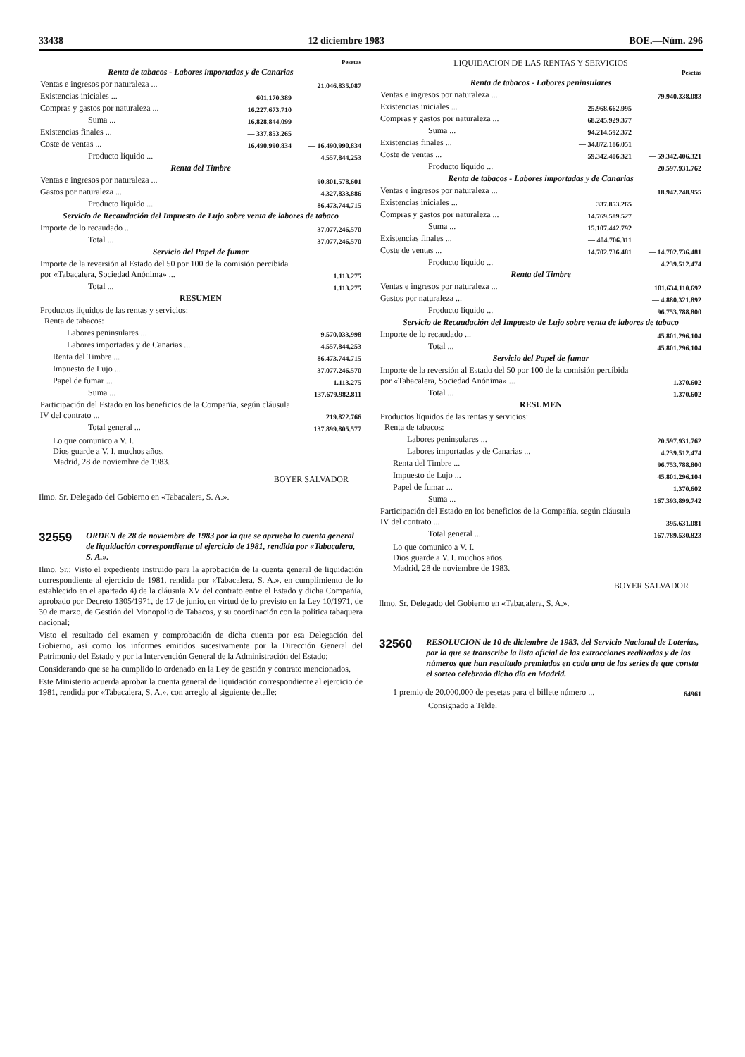33438 12 diciembre 1983 BOE.—Núm. 296
| | | Pesetas |
| Renta de tabacos - Labores importadas y de Canarias | | |
| Ventas e ingresos por naturaleza ... | | 21.046.835.087 |
| Existencias iniciales ... | 601.170.389 | |
| Compras y gastos por naturaleza ... | 16.227.673.710 | |
| Suma ... | 16.828.844.099 | |
| Existencias finales ... | — 337.853.265 | |
| Coste de ventas ... | 16.490.990.834 | — 16.490.990.834 |
| Producto líquido ... | | 4.557.844.253 |
| Renta del Timbre | | |
| Ventas e ingresos por naturaleza ... | | 90.801.578.601 |
| Gastos por naturaleza ... | | — 4.327.833.886 |
| Producto líquido ... | | 86.473.744.715 |
| Servicio de Recaudación del Impuesto de Lujo sobre venta de labores de tabaco | | |
| Importe de lo recaudado ... | | 37.077.246.570 |
| Total ... | | 37.077.246.570 |
| Servicio del Papel de fumar | | |
| Importe de la reversión al Estado del 50 por 100 de la comisión percibida por «Tabacalera, Sociedad Anónima» ... | | 1.113.275 |
| Total ... | | 1.113.275 |
| RESUMEN | | |
| Productos líquidos de las rentas y servicios: Renta de tabacos: | | |
| Labores peninsulares ... | | 9.570.033.998 |
| Labores importadas y de Canarias ... | | 4.557.844.253 |
| Renta del Timbre ... | | 86.473.744.715 |
| Impuesto de Lujo ... | | 37.077.246.570 |
| Papel de fumar ... | | 1.113.275 |
| Suma ... | | 137.679.982.811 |
| Participación del Estado en los beneficios de la Compañía, según cláusula IV del contrato ... | | 219.822.766 |
| Total general ... | | 137.899.805.577 |
Lo que comunico a V. I.
Dios guarde a V. I. muchos años.
Madrid, 28 de noviembre de 1983.
BOYER SALVADOR
Ilmo. Sr. Delegado del Gobierno en «Tabacalera, S. A.».
32559 ORDEN de 28 de noviembre de 1983 por la que se aprueba la cuenta general de liquidación correspondiente al ejercicio de 1981, rendida por «Tabacalera, S. A.».
Ilmo. Sr.: Visto el expediente instruido para la aprobación de la cuenta general de liquidación correspondiente al ejercicio de 1981, rendida por «Tabacalera, S. A.», en cumplimiento de lo establecido en el apartado 4) de la cláusula XV del contrato entre el Estado y dicha Compañía, aprobado por Decreto 1305/1971, de 17 de junio, en virtud de lo previsto en la Ley 10/1971, de 30 de marzo, de Gestión del Monopolio de Tabacos, y su coordinación con la política tabaquera nacional;
Visto el resultado del examen y comprobación de dicha cuenta por esa Delegación del Gobierno, así como los informes emitidos sucesivamente por la Dirección General del Patrimonio del Estado y por la Intervención General de la Administración del Estado;
Considerando que se ha cumplido lo ordenado en la Ley de gestión y contrato mencionados,
Este Ministerio acuerda aprobar la cuenta general de liquidación correspondiente al ejercicio de 1981, rendida por «Tabacalera, S. A.», con arreglo al siguiente detalle:
LIQUIDACION DE LAS RENTAS Y SERVICIOS
| | | Pesetas |
| Renta de tabacos - Labores peninsulares | | |
| Ventas e ingresos por naturaleza ... | | 79.940.338.083 |
| Existencias iniciales ... | 25.968.662.995 | |
| Compras y gastos por naturaleza ... | 68.245.929.377 | |
| Suma ... | 94.214.592.372 | |
| Existencias finales ... | — 34.872.186.051 | |
| Coste de ventas ... | 59.342.406.321 | — 59.342.406.321 |
| Producto líquido ... | | 20.597.931.762 |
| Renta de tabacos - Labores importadas y de Canarias | | |
| Ventas e ingresos por naturaleza ... | | 18.942.248.955 |
| Existencias iniciales ... | 337.853.265 | |
| Compras y gastos por naturaleza ... | 14.769.589.527 | |
| Suma ... | 15.107.442.792 | |
| Existencias finales ... | — 404.706.311 | |
| Coste de ventas ... | 14.702.736.481 | — 14.702.736.481 |
| Producto líquido ... | | 4.239.512.474 |
| Renta del Timbre | | |
| Ventas e ingresos por naturaleza ... | | 101.634.110.692 |
| Gastos por naturaleza ... | | — 4.880.321.892 |
| Producto líquido ... | | 96.753.788.800 |
| Servicio de Recaudación del Impuesto de Lujo sobre venta de labores de tabaco | | |
| Importe de lo recaudado ... | | 45.801.296.104 |
| Total ... | | 45.801.296.104 |
| Servicio del Papel de fumar | | |
| Importe de la reversión al Estado del 50 por 100 de la comisión percibida por «Tabacalera, Sociedad Anónima» ... | | 1.370.602 |
| Total ... | | 1.370.602 |
| RESUMEN | | |
| Productos líquidos de las rentas y servicios: Renta de tabacos: | | |
| Labores peninsulares ... | | 20.597.931.762 |
| Labores importadas y de Canarias ... | | 4.239.512.474 |
| Renta del Timbre ... | | 96.753.788.800 |
| Impuesto de Lujo ... | | 45.801.296.104 |
| Papel de fumar ... | | 1.370.602 |
| Suma ... | | 167.393.899.742 |
| Participación del Estado en los beneficios de la Compañía, según cláusula IV del contrato ... | | 395.631.081 |
| Total general ... | | 167.789.530.823 |
Lo que comunico a V. I.
Dios guarde a V. I. muchos años.
Madrid, 28 de noviembre de 1983.
BOYER SALVADOR
Ilmo. Sr. Delegado del Gobierno en «Tabacalera, S. A.».
32560 RESOLUCION de 10 de diciembre de 1983, del Servicio Nacional de Loterías, por la que se transcribe la lista oficial de las extracciones realizadas y de los números que han resultado premiados en cada una de las series de que consta el sorteo celebrado dicho día en Madrid.
| 1 premio de 20.000.000 de pesetas para el billete número ... | 64961 |
Consignado a Telde.